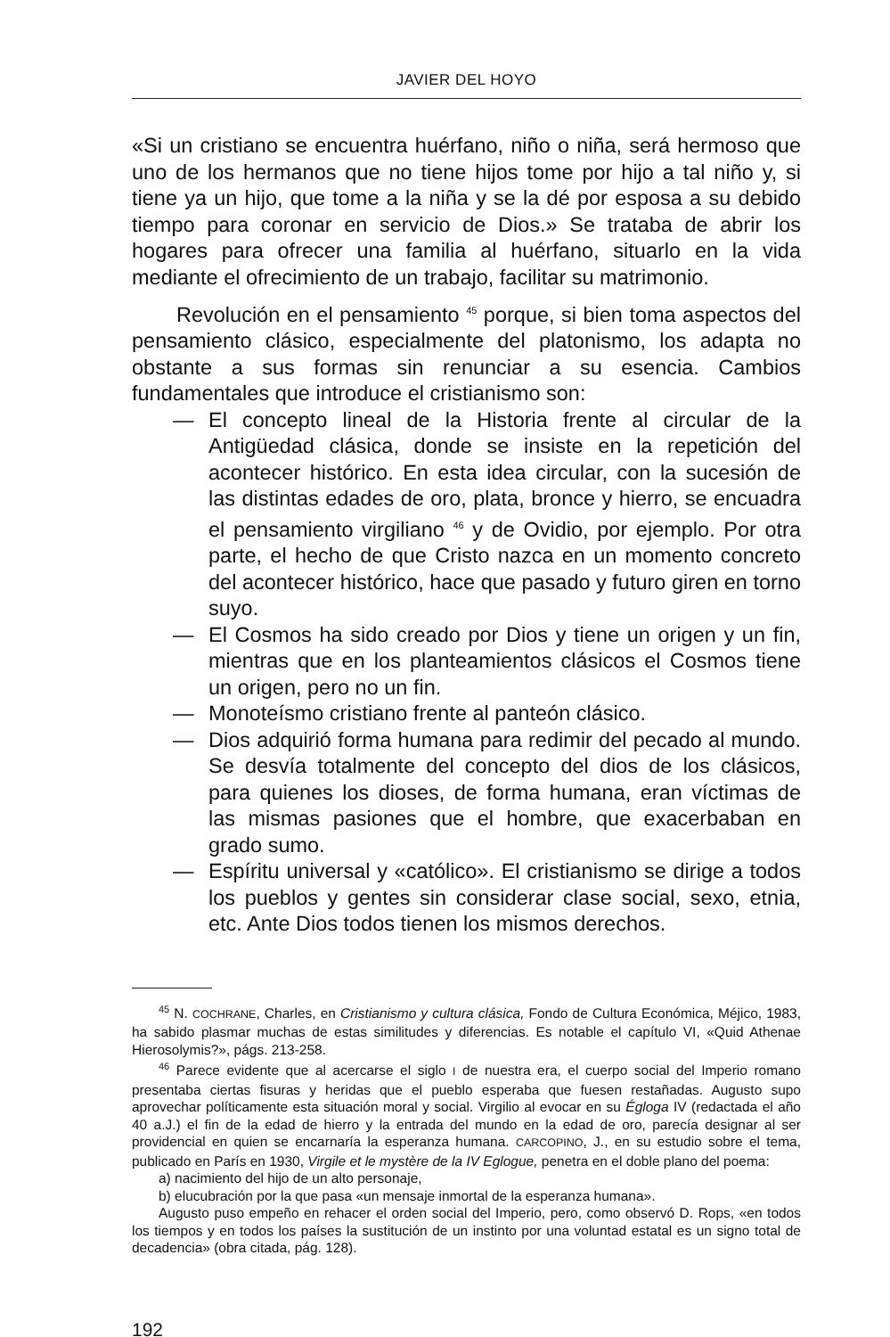JAVIER DEL HOYO
«Si un cristiano se encuentra huérfano, niño o niña, será hermoso que uno de los hermanos que no tiene hijos tome por hijo a tal niño y, si tiene ya un hijo, que tome a la niña y se la dé por esposa a su debido tiempo para coronar en servicio de Dios.» Se trataba de abrir los hogares para ofrecer una familia al huérfano, situarlo en la vida mediante el ofrecimiento de un trabajo, facilitar su matrimonio.
Revolución en el pensamiento <sup>45</sup> porque, si bien toma aspectos del pensamiento clásico, especialmente del platonismo, los adapta no obstante a sus formas sin renunciar a su esencia. Cambios fundamentales que introduce el cristianismo son:
— El concepto lineal de la Historia frente al circular de la Antigüedad clásica, donde se insiste en la repetición del acontecer histórico. En esta idea circular, con la sucesión de las distintas edades de oro, plata, bronce y hierro, se encuadra el pensamiento virgiliano <sup>46</sup> y de Ovidio, por ejemplo. Por otra parte, el hecho de que Cristo nazca en un momento concreto del acontecer histórico, hace que pasado y futuro giren en torno suyo.
— El Cosmos ha sido creado por Dios y tiene un origen y un fin, mientras que en los planteamientos clásicos el Cosmos tiene un origen, pero no un fin.
— Monoteísmo cristiano frente al panteón clásico.
— Dios adquirió forma humana para redimir del pecado al mundo. Se desvía totalmente del concepto del dios de los clásicos, para quienes los dioses, de forma humana, eran víctimas de las mismas pasiones que el hombre, que exacerbaban en grado sumo.
— Espíritu universal y «católico». El cristianismo se dirige a todos los pueblos y gentes sin considerar clase social, sexo, etnia, etc. Ante Dios todos tienen los mismos derechos.
<sup>45</sup> N. COCHRANE, Charles, en Cristianismo y cultura clásica, Fondo de Cultura Económica, Méjico, 1983, ha sabido plasmar muchas de estas similitudes y diferencias. Es notable el capítulo VI, «Quid Athenae Hierosolymis?», págs. 213-258.
<sup>46</sup> Parece evidente que al acercarse el siglo I de nuestra era, el cuerpo social del Imperio romano presentaba ciertas fisuras y heridas que el pueblo esperaba que fuesen restañadas. Augusto supo aprovechar políticamente esta situación moral y social. Virgilio al evocar en su Égloga IV (redactada el año 40 a.J.) el fin de la edad de hierro y la entrada del mundo en la edad de oro, parecía designar al ser providencial en quien se encarnaría la esperanza humana. CARCOPINO, J., en su estudio sobre el tema, publicado en París en 1930, Virgile et le mystère de la IV Eglogue, penetra en el doble plano del poema:
a) nacimiento del hijo de un alto personaje,
b) elucubración por la que pasa «un mensaje inmortal de la esperanza humana».
Augusto puso empeño en rehacer el orden social del Imperio, pero, como observó D. Rops, «en todos los tiempos y en todos los países la sustitución de un instinto por una voluntad estatal es un signo total de decadencia» (obra citada, pág. 128).
192